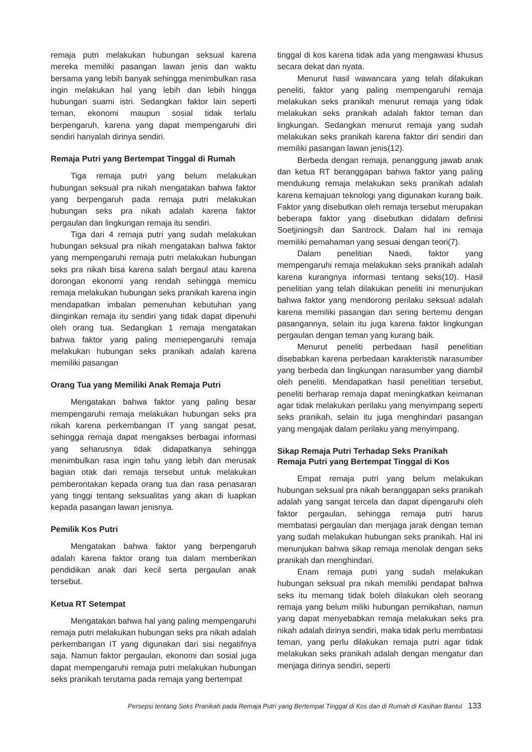remaja putri melakukan hubungan seksual karena mereka memiliki pasangan lawan jenis dan waktu bersama yang lebih banyak sehingga menimbulkan rasa ingin melakukan hal yang lebih dan lebih hingga hubungan suami istri. Sedangkan faktor lain seperti teman, ekonomi maupun sosial tidak terlalu berpengaruh, karena yang dapat mempengaruhi diri sendiri hanyalah dirinya sendiri.
Remaja Putri yang Bertempat Tinggal di Rumah
Tiga remaja putri yang belum melakukan hubungan seksual pra nikah mengatakan bahwa faktor yang berpengaruh pada remaja putri melakukan hubungan seks pra nikah adalah karena faktor pergaulan dan lingkungan remaja itu sendiri.
Tiga dari 4 remaja putri yang sudah melakukan hubungan seksual pra nikah mengatakan bahwa faktor yang mempengaruhi remaja putri melakukan hubungan seks pra nikah bisa karena salah bergaul atau karena dorongan ekonomi yang rendah sehingga memicu remaja melakukan hubungan seks pranikah karena ingin mendapatkan imbalan pemenuhan kebutuhan yang diinginkan remaja itu sendiri yang tidak dapat dipenuhi oleh orang tua. Sedangkan 1 remaja mengatakan bahwa faktor yang paling memepengaruhi remaja melakukan hubungan seks pranikah adalah karena memiliki pasangan
Orang Tua yang Memiliki Anak Remaja Putri
Mengatakan bahwa faktor yang paling besar mempengaruhi remaja melakukan hubungan seks pra nikah karena perkembangan IT yang sangat pesat, sehingga remaja dapat mengakses berbagai informasi yang seharusnya tidak didapatkanya sehingga menimbulkan rasa ingin tahu yang lebih dan merusak bagian otak dari remaja tersebut untuk melakukan pemberontakan kepada orang tua dan rasa penasaran yang tinggi tentang seksualitas yang akan di luapkan kepada pasangan lawan jenisnya.
Pemilik Kos Putri
Mengatakan bahwa faktor yang berpengaruh adalah karena faktor orang tua dalam memberikan pendidikan anak dari kecil serta pergaulan anak tersebut.
Ketua RT Setempat
Mengatakan bahwa hal yang paling mempengaruhi remaja putri melakukan hubungan seks pra nikah adalah perkembangan IT yang digunakan dari sisi negatifnya saja. Namun faktor pergaulan, ekonomi dan sosial juga dapat mempengaruhi remaja putri melakukan hubungan seks pranikah terutama pada remaja yang bertempat
tinggal di kos karena tidak ada yang mengawasi khusus secara dekat dan nyata.
Menurut hasil wawancara yang telah dilakukan peneliti, faktor yang paling mempengaruhi remaja melakukan seks pranikah menurut remaja yang tidak melakukan seks pranikah adalah faktor teman dan lingkungan. Sedangkan menurut remaja yang sudah melakukan seks pranikah karena faktor diri sendiri dan memiliki pasangan lawan jenis(12).
Berbeda dengan remaja, penanggung jawab anak dan ketua RT beranggapan bahwa faktor yang paling mendukung remaja melakukan seks pranikah adalah karena kemajuan teknologi yang digunakan kurang baik. Faktor yang disebutkan oleh remaja tersebut merupakan beberapa faktor yang disebutkan didalam definisi Soetjiningsih dan Santrock. Dalam hal ini remaja memiliki pemahaman yang sesuai dengan teori(7).
Dalam penelitian Naedi, faktor yang mempengaruhi remaja melakukan seks pranikah adalah karena kurangnya informasi tentang seks(10). Hasil penelitian yang telah dilakukan peneliti ini menunjukan bahwa faktor yang mendorong perilaku seksual adalah karena memiliki pasangan dan sering bertemu dengan pasangannya, selain itu juga karena faktor lingkungan pergaulan dengan teman yang kurang baik.
Menurut peneliti perbedaan hasil penelitian disebabkan karena perbedaan karakteristik narasumber yang berbeda dan lingkungan narasumber yang diambil oleh peneliti. Mendapatkan hasil penelitian tersebut, peneliti berharap remaja dapat meningkatkan keimanan agar tidak melakukan perilaku yang menyimpang seperti seks pranikah, selain itu juga menghindari pasangan yang mengajak dalam perilaku yang menyimpang.
Sikap Remaja Putri Terhadap Seks Pranikah
Remaja Putri yang Bertempat Tinggal di Kos
Empat remaja putri yang belum melakukan hubungan seksual pra nikah beranggapan seks pranikah adalah yang sangat tercela dan dapat dipengaruhi oleh faktor pergaulan, sehingga remaja putri harus membatasi pergaulan dan menjaga jarak dengan teman yang sudah melakukan hubungan seks pranikah. Hal ini menunjukan bahwa sikap remaja menolak dengan seks pranikah dan menghindari.
Enam remaja putri yang sudah melakukan hubungan seksual pra nikah memiliki pendapat bahwa seks itu memang tidak boleh dilakukan oleh seorang remaja yang belum miliki hubungan pernikahan, namun yang dapat menyebabkan remaja melakukan seks pra nikah adalah dirinya sendiri, maka tidak perlu membatasi teman, yang perlu dilakukan remaja putri agar tidak melakukan seks pranikah adalah dengan mengatur dan menjaga dirinya sendiri, seperti
Persepsi tentang Seks Pranikah pada Remaja Putri yang Bertempat Tinggal di Kos dan di Rumah di Kasihan Bantul 133